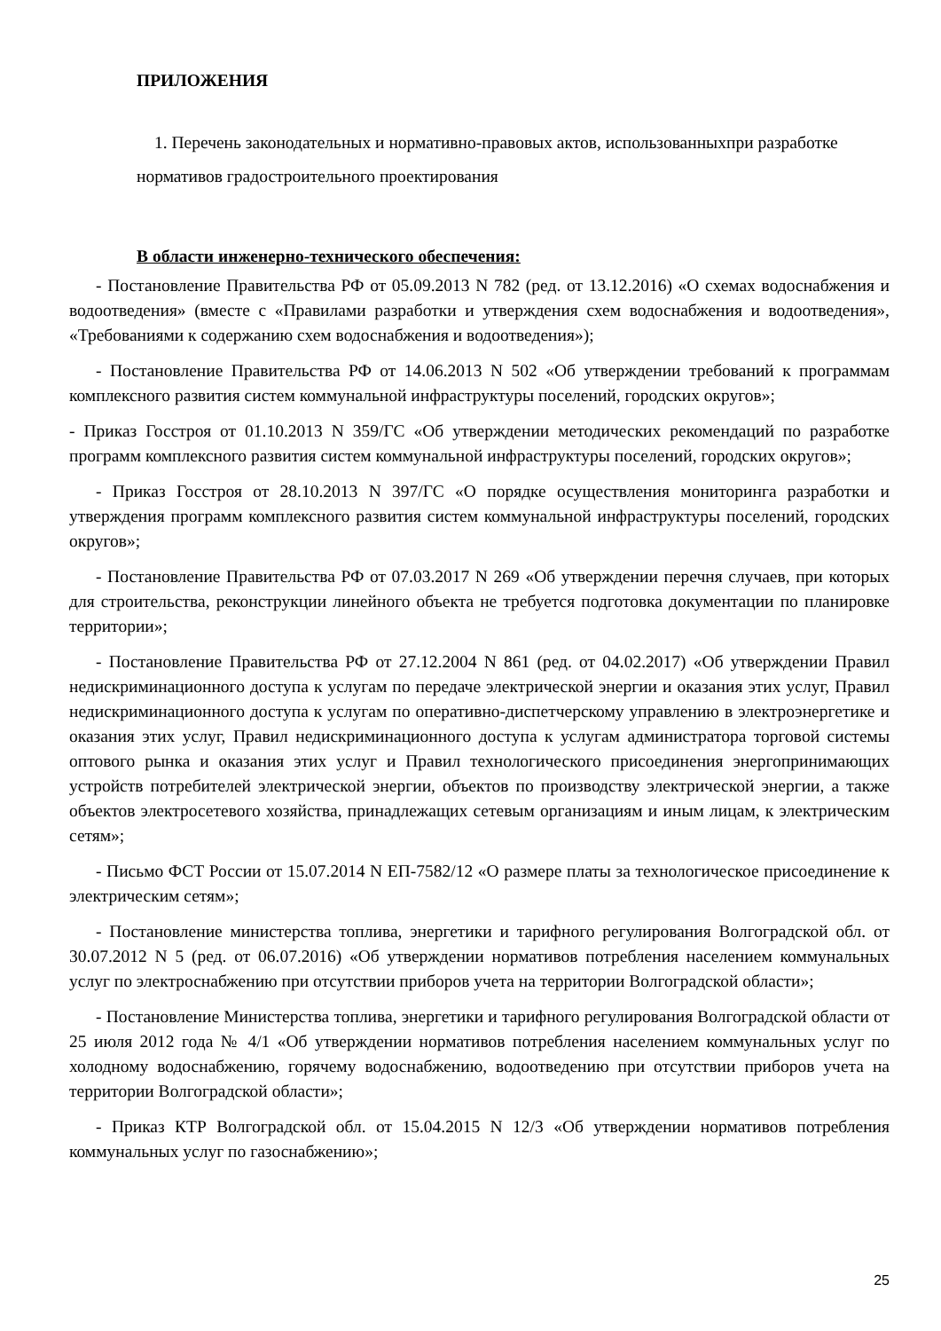ПРИЛОЖЕНИЯ
1. Перечень законодательных и нормативно-правовых актов, использованныхпри разработке нормативов градостроительного проектирования
В области инженерно-технического обеспечения:
- Постановление Правительства РФ от 05.09.2013 N 782 (ред. от 13.12.2016) «О схемах водоснабжения и водоотведения» (вместе с «Правилами разработки и утверждения схем водоснабжения и водоотведения», «Требованиями к содержанию схем водоснабжения и водоотведения»);
- Постановление Правительства РФ от 14.06.2013 N 502 «Об утверждении требований к программам комплексного развития систем коммунальной инфраструктуры поселений, городских округов»;
- Приказ Госстроя от 01.10.2013 N 359/ГС «Об утверждении методических рекомендаций по разработке программ комплексного развития систем коммунальной инфраструктуры поселений, городских округов»;
- Приказ Госстроя от 28.10.2013 N 397/ГС «О порядке осуществления мониторинга разработки и утверждения программ комплексного развития систем коммунальной инфраструктуры поселений, городских округов»;
- Постановление Правительства РФ от 07.03.2017 N 269 «Об утверждении перечня случаев, при которых для строительства, реконструкции линейного объекта не требуется подготовка документации по планировке территории»;
- Постановление Правительства РФ от 27.12.2004 N 861 (ред. от 04.02.2017) «Об утверждении Правил недискриминационного доступа к услугам по передаче электрической энергии и оказания этих услуг, Правил недискриминационного доступа к услугам по оперативно-диспетчерскому управлению в электроэнергетике и оказания этих услуг, Правил недискриминационного доступа к услугам администратора торговой системы оптового рынка и оказания этих услуг и Правил технологического присоединения энергопринимающих устройств потребителей электрической энергии, объектов по производству электрической энергии, а также объектов электросетевого хозяйства, принадлежащих сетевым организациям и иным лицам, к электрическим сетям»;
- Письмо ФСТ России от 15.07.2014 N ЕП-7582/12 «О размере платы за технологическое присоединение к электрическим сетям»;
- Постановление министерства топлива, энергетики и тарифного регулирования Волгоградской обл. от 30.07.2012 N 5 (ред. от 06.07.2016) «Об утверждении нормативов потребления населением коммунальных услуг по электроснабжению при отсутствии приборов учета на территории Волгоградской области»;
- Постановление Министерства топлива, энергетики и тарифного регулирования Волгоградской области от 25 июля 2012 года № 4/1 «Об утверждении нормативов потребления населением коммунальных услуг по холодному водоснабжению, горячему водоснабжению, водоотведению при отсутствии приборов учета на территории Волгоградской области»;
- Приказ КТР Волгоградской обл. от 15.04.2015 N 12/3 «Об утверждении нормативов потребления коммунальных услуг по газоснабжению»;
25